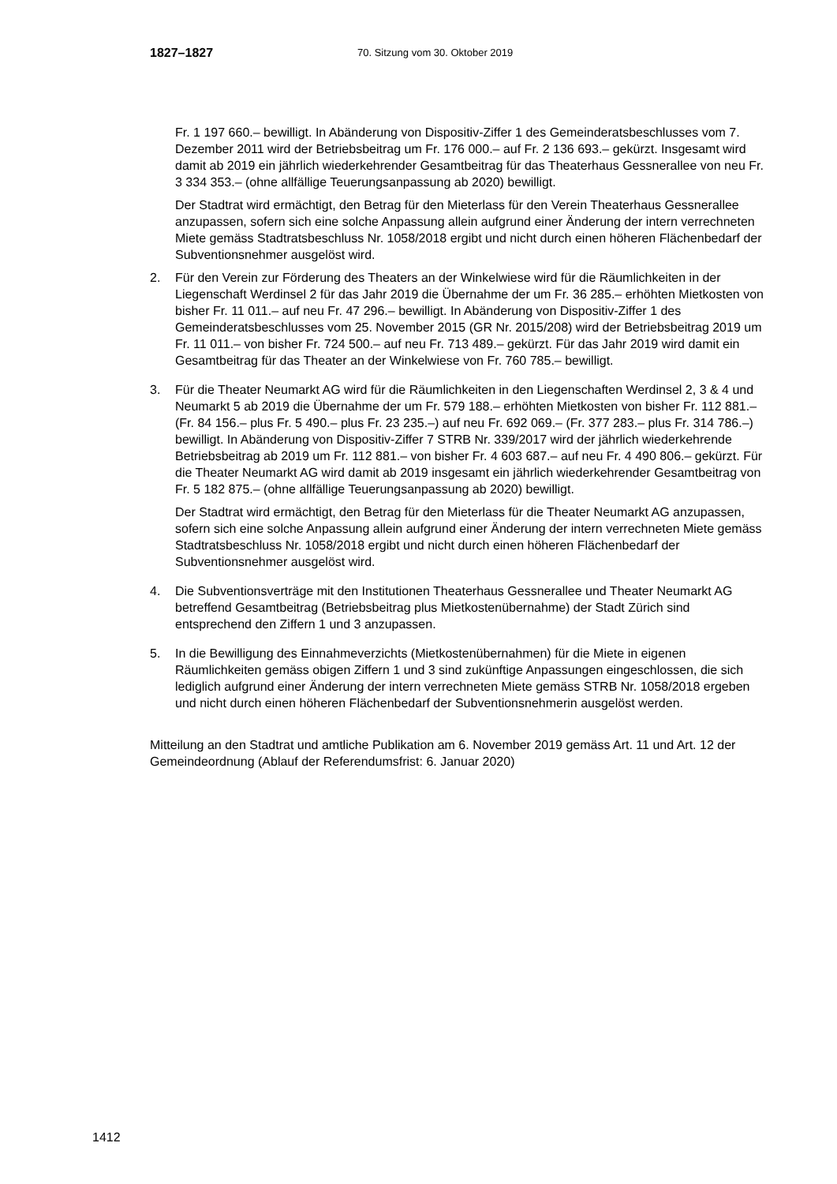1827–1827 70. Sitzung vom 30. Oktober 2019
Fr. 1 197 660.– bewilligt. In Abänderung von Dispositiv-Ziffer 1 des Gemeinderatsbeschlusses vom 7. Dezember 2011 wird der Betriebsbeitrag um Fr. 176 000.– auf Fr. 2 136 693.– gekürzt. Insgesamt wird damit ab 2019 ein jährlich wiederkehrender Gesamtbeitrag für das Theaterhaus Gessnerallee von neu Fr. 3 334 353.– (ohne allfällige Teuerungsanpassung ab 2020) bewilligt.
Der Stadtrat wird ermächtigt, den Betrag für den Mieterlass für den Verein Theaterhaus Gessnerallee anzupassen, sofern sich eine solche Anpassung allein aufgrund einer Änderung der intern verrechneten Miete gemäss Stadtratsbeschluss Nr. 1058/2018 ergibt und nicht durch einen höheren Flächenbedarf der Subventionsnehmer ausgelöst wird.
2. Für den Verein zur Förderung des Theaters an der Winkelwiese wird für die Räumlichkeiten in der Liegenschaft Werdinsel 2 für das Jahr 2019 die Übernahme der um Fr. 36 285.– erhöhten Mietkosten von bisher Fr. 11 011.– auf neu Fr. 47 296.– bewilligt. In Abänderung von Dispositiv-Ziffer 1 des Gemeinderatsbeschlusses vom 25. November 2015 (GR Nr. 2015/208) wird der Betriebsbeitrag 2019 um Fr. 11 011.– von bisher Fr. 724 500.– auf neu Fr. 713 489.– gekürzt. Für das Jahr 2019 wird damit ein Gesamtbeitrag für das Theater an der Winkelwiese von Fr. 760 785.– bewilligt.
3. Für die Theater Neumarkt AG wird für die Räumlichkeiten in den Liegenschaften Werdinsel 2, 3 & 4 und Neumarkt 5 ab 2019 die Übernahme der um Fr. 579 188.– erhöhten Mietkosten von bisher Fr. 112 881.– (Fr. 84 156.– plus Fr. 5 490.– plus Fr. 23 235.–) auf neu Fr. 692 069.– (Fr. 377 283.– plus Fr. 314 786.–) bewilligt. In Abänderung von Dispositiv-Ziffer 7 STRB Nr. 339/2017 wird der jährlich wiederkehrende Betriebsbeitrag ab 2019 um Fr. 112 881.– von bisher Fr. 4 603 687.– auf neu Fr. 4 490 806.– gekürzt. Für die Theater Neumarkt AG wird damit ab 2019 insgesamt ein jährlich wiederkehrender Gesamtbeitrag von Fr. 5 182 875.– (ohne allfällige Teuerungsanpassung ab 2020) bewilligt.
Der Stadtrat wird ermächtigt, den Betrag für den Mieterlass für die Theater Neumarkt AG anzupassen, sofern sich eine solche Anpassung allein aufgrund einer Änderung der intern verrechneten Miete gemäss Stadtratsbeschluss Nr. 1058/2018 ergibt und nicht durch einen höheren Flächenbedarf der Subventionsnehmer ausgelöst wird.
4. Die Subventionsverträge mit den Institutionen Theaterhaus Gessnerallee und Theater Neumarkt AG betreffend Gesamtbeitrag (Betriebsbeitrag plus Mietkostenübernahme) der Stadt Zürich sind entsprechend den Ziffern 1 und 3 anzupassen.
5. In die Bewilligung des Einnahmeverzichts (Mietkostenübernahmen) für die Miete in eigenen Räumlichkeiten gemäss obigen Ziffern 1 und 3 sind zukünftige Anpassungen eingeschlossen, die sich lediglich aufgrund einer Änderung der intern verrechneten Miete gemäss STRB Nr. 1058/2018 ergeben und nicht durch einen höheren Flächenbedarf der Subventionsnehmerin ausgelöst werden.
Mitteilung an den Stadtrat und amtliche Publikation am 6. November 2019 gemäss Art. 11 und Art. 12 der Gemeindeordnung (Ablauf der Referendumsfrist: 6. Januar 2020)
1412